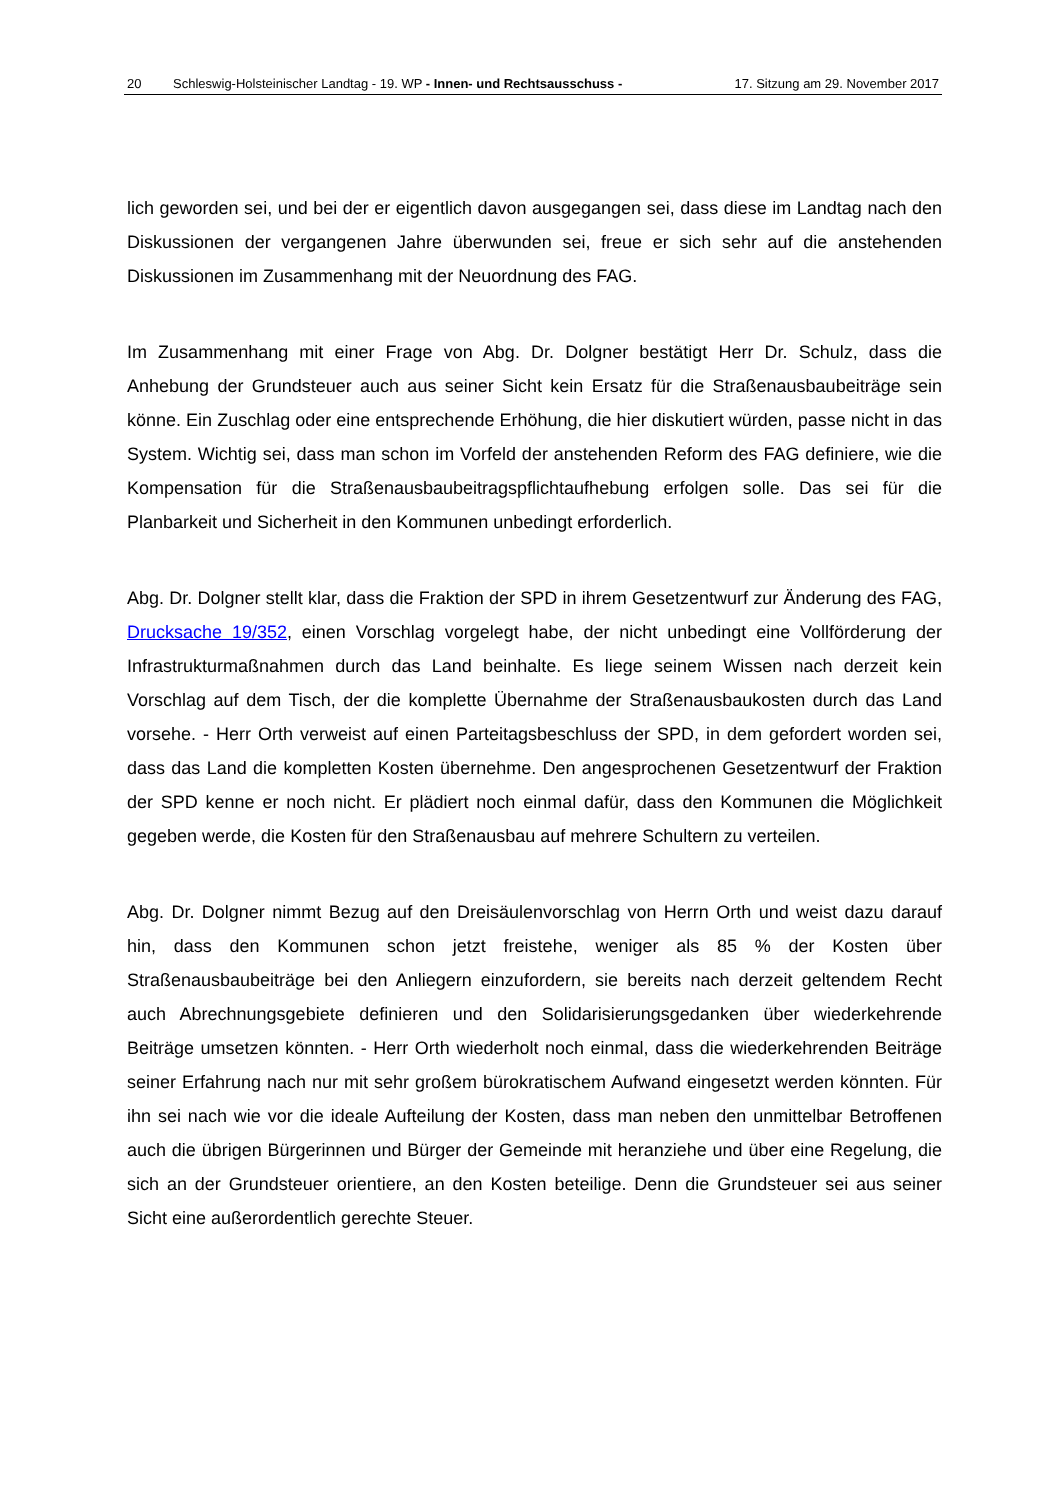20 Schleswig-Holsteinischer Landtag - 19. WP - Innen- und Rechtsausschuss - 17. Sitzung am 29. November 2017
lich geworden sei, und bei der er eigentlich davon ausgegangen sei, dass diese im Landtag nach den Diskussionen der vergangenen Jahre überwunden sei, freue er sich sehr auf die anstehenden Diskussionen im Zusammenhang mit der Neuordnung des FAG.
Im Zusammenhang mit einer Frage von Abg. Dr. Dolgner bestätigt Herr Dr. Schulz, dass die Anhebung der Grundsteuer auch aus seiner Sicht kein Ersatz für die Straßenausbaubeiträge sein könne. Ein Zuschlag oder eine entsprechende Erhöhung, die hier diskutiert würden, passe nicht in das System. Wichtig sei, dass man schon im Vorfeld der anstehenden Reform des FAG definiere, wie die Kompensation für die Straßenausbaubeitragspflichtaufhebung erfolgen solle. Das sei für die Planbarkeit und Sicherheit in den Kommunen unbedingt erforderlich.
Abg. Dr. Dolgner stellt klar, dass die Fraktion der SPD in ihrem Gesetzentwurf zur Änderung des FAG, Drucksache 19/352, einen Vorschlag vorgelegt habe, der nicht unbedingt eine Vollförderung der Infrastrukturmaßnahmen durch das Land beinhalte. Es liege seinem Wissen nach derzeit kein Vorschlag auf dem Tisch, der die komplette Übernahme der Straßenausbaukosten durch das Land vorsehe. - Herr Orth verweist auf einen Parteitagsbeschluss der SPD, in dem gefordert worden sei, dass das Land die kompletten Kosten übernehme. Den angesprochenen Gesetzentwurf der Fraktion der SPD kenne er noch nicht. Er plädiert noch einmal dafür, dass den Kommunen die Möglichkeit gegeben werde, die Kosten für den Straßenausbau auf mehrere Schultern zu verteilen.
Abg. Dr. Dolgner nimmt Bezug auf den Dreisäulenvorschlag von Herrn Orth und weist dazu darauf hin, dass den Kommunen schon jetzt freistehe, weniger als 85 % der Kosten über Straßenausbaubeiträge bei den Anliegern einzufordern, sie bereits nach derzeit geltendem Recht auch Abrechnungsgebiete definieren und den Solidarisierungsgedanken über wiederkehrende Beiträge umsetzen könnten. - Herr Orth wiederholt noch einmal, dass die wiederkehrenden Beiträge seiner Erfahrung nach nur mit sehr großem bürokratischem Aufwand eingesetzt werden könnten. Für ihn sei nach wie vor die ideale Aufteilung der Kosten, dass man neben den unmittelbar Betroffenen auch die übrigen Bürgerinnen und Bürger der Gemeinde mit heranziehe und über eine Regelung, die sich an der Grundsteuer orientiere, an den Kosten beteilige. Denn die Grundsteuer sei aus seiner Sicht eine außerordentlich gerechte Steuer.